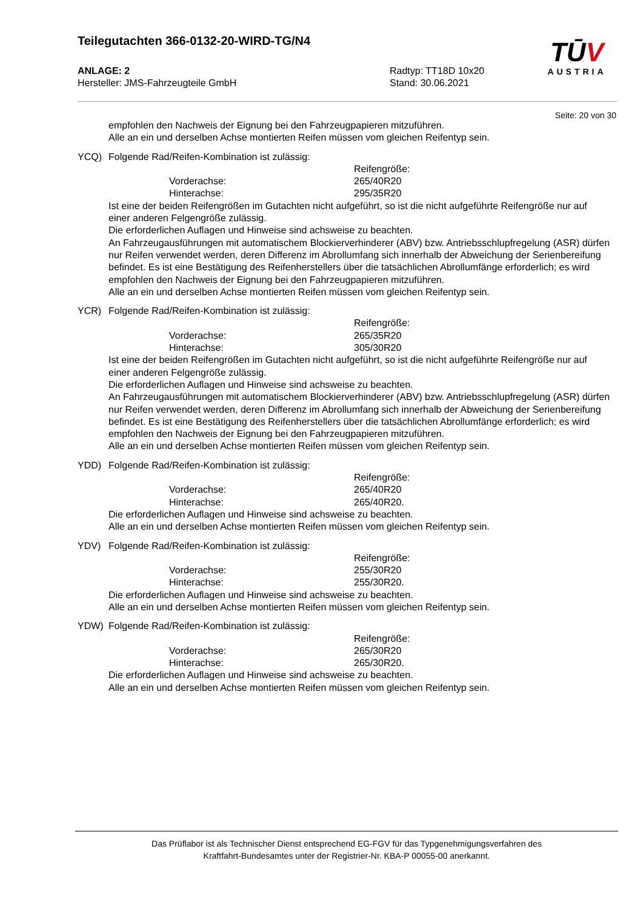Teilegutachten 366-0132-20-WIRD-TG/N4
ANLAGE: 2
Hersteller: JMS-Fahrzeugteile GmbH
Radtyp: TT18D 10x20
Stand: 30.06.2021
TŪV
AUSTRIA
Seite: 20 von 30
empfohlen den Nachweis der Eignung bei den Fahrzeugpapieren mitzuführen.
Alle an ein und derselben Achse montierten Reifen müssen vom gleichen Reifentyp sein.
YCQ) Folgende Rad/Reifen-Kombination ist zulässig:
Reifengröße:
Vorderachse: 265/40R20
Hinterachse: 295/35R20
Ist eine der beiden Reifengrößen im Gutachten nicht aufgeführt, so ist die nicht aufgeführte Reifengröße nur auf einer anderen Felgengröße zulässig.
Die erforderlichen Auflagen und Hinweise sind achsweise zu beachten.
An Fahrzeugausführungen mit automatischem Blockierverhinderer (ABV) bzw. Antriebsschlupfregelung (ASR) dürfen nur Reifen verwendet werden, deren Differenz im Abrollumfang sich innerhalb der Abweichung der Serienbereifung befindet. Es ist eine Bestätigung des Reifenherstellers über die tatsächlichen Abrollumfänge erforderlich; es wird empfohlen den Nachweis der Eignung bei den Fahrzeugpapieren mitzuführen.
Alle an ein und derselben Achse montierten Reifen müssen vom gleichen Reifentyp sein.
YCR) Folgende Rad/Reifen-Kombination ist zulässig:
Reifengröße:
Vorderachse: 265/35R20
Hinterachse: 305/30R20
Ist eine der beiden Reifengrößen im Gutachten nicht aufgeführt, so ist die nicht aufgeführte Reifengröße nur auf einer anderen Felgengröße zulässig.
Die erforderlichen Auflagen und Hinweise sind achsweise zu beachten.
An Fahrzeugausführungen mit automatischem Blockierverhinderer (ABV) bzw. Antriebsschlupfregelung (ASR) dürfen nur Reifen verwendet werden, deren Differenz im Abrollumfang sich innerhalb der Abweichung der Serienbereifung befindet. Es ist eine Bestätigung des Reifenherstellers über die tatsächlichen Abrollumfänge erforderlich; es wird empfohlen den Nachweis der Eignung bei den Fahrzeugpapieren mitzuführen.
Alle an ein und derselben Achse montierten Reifen müssen vom gleichen Reifentyp sein.
YDD) Folgende Rad/Reifen-Kombination ist zulässig:
Reifengröße:
Vorderachse: 265/40R20
Hinterachse: 265/40R20.
Die erforderlichen Auflagen und Hinweise sind achsweise zu beachten.
Alle an ein und derselben Achse montierten Reifen müssen vom gleichen Reifentyp sein.
YDV) Folgende Rad/Reifen-Kombination ist zulässig:
Reifengröße:
Vorderachse: 255/30R20
Hinterachse: 255/30R20.
Die erforderlichen Auflagen und Hinweise sind achsweise zu beachten.
Alle an ein und derselben Achse montierten Reifen müssen vom gleichen Reifentyp sein.
YDW) Folgende Rad/Reifen-Kombination ist zulässig:
Reifengröße:
Vorderachse: 265/30R20
Hinterachse: 265/30R20.
Die erforderlichen Auflagen und Hinweise sind achsweise zu beachten.
Alle an ein und derselben Achse montierten Reifen müssen vom gleichen Reifentyp sein.
Das Prüflabor ist als Technischer Dienst entsprechend EG-FGV für das Typgenehmigungsverfahren des
Kraftfahrt-Bundesamtes unter der Registrier-Nr. KBA-P 00055-00 anerkannt.